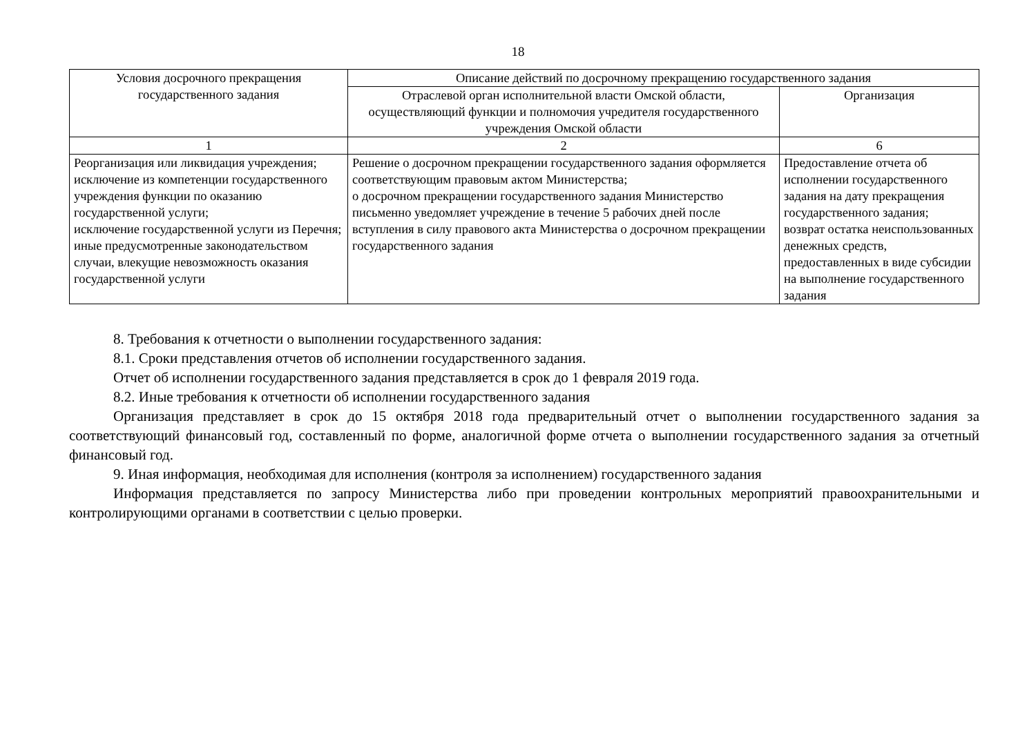18
| Условия досрочного прекращения государственного задания | Описание действий по досрочному прекращению государственного задания | |
| --- | --- | --- |
| | Отраслевой орган исполнительной власти Омской области, осуществляющий функции и полномочия учредителя государственного учреждения Омской области | Организация |
| 1 | 2 | 6 |
| Реорганизация или ликвидация учреждения; исключение из компетенции государственного учреждения функции по оказанию государственной услуги; исключение государственной услуги из Перечня; иные предусмотренные законодательством случаи, влекущие невозможность оказания государственной услуги | Решение о досрочном прекращении государственного задания оформляется соответствующим правовым актом Министерства; о досрочном прекращении государственного задания Министерство письменно уведомляет учреждение в течение 5 рабочих дней после вступления в силу правового акта Министерства о досрочном прекращении государственного задания | Предоставление отчета об исполнении государственного задания на дату прекращения государственного задания; возврат остатка неиспользованных денежных средств, предоставленных в виде субсидии на выполнение государственного задания |
8. Требования к отчетности о выполнении государственного задания:
8.1. Сроки представления отчетов об исполнении государственного задания.
Отчет об исполнении государственного задания представляется в срок до 1 февраля 2019 года.
8.2. Иные требования к отчетности об исполнении государственного задания
Организация представляет в срок до 15 октября 2018 года предварительный отчет о выполнении государственного задания за соответствующий финансовый год, составленный по форме, аналогичной форме отчета о выполнении государственного задания за отчетный финансовый год.
9. Иная информация, необходимая для исполнения (контроля за исполнением) государственного задания
Информация представляется по запросу Министерства либо при проведении контрольных мероприятий правоохранительными и контролирующими органами в соответствии с целью проверки.